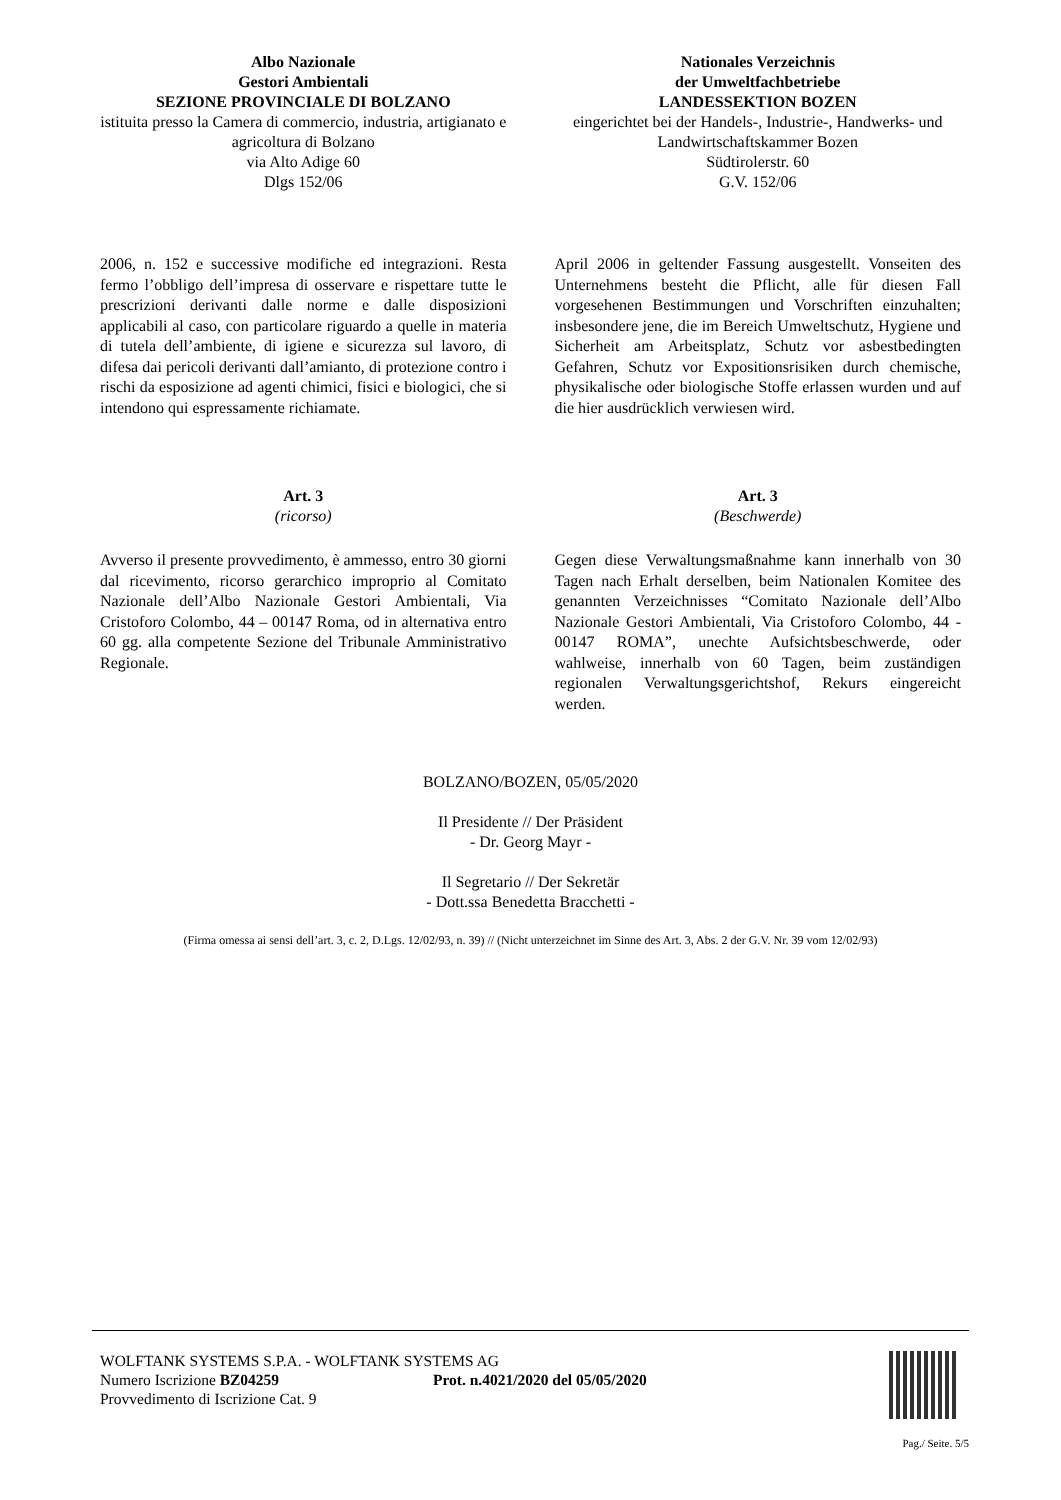Albo Nazionale
Gestori Ambientali
SEZIONE PROVINCIALE DI BOLZANO
istituita presso la Camera di commercio, industria, artigianato e agricoltura di Bolzano
via Alto Adige 60
Dlgs 152/06
Nationales Verzeichnis
der Umweltfachbetriebe
LANDESSEKTION BOZEN
eingerichtet bei der Handels-, Industrie-, Handwerks- und Landwirtschaftskammer Bozen
Südtirolerstr. 60
G.V. 152/06
2006, n. 152 e successive modifiche ed integrazioni. Resta fermo l’obbligo dell’impresa di osservare e rispettare tutte le prescrizioni derivanti dalle norme e dalle disposizioni applicabili al caso, con particolare riguardo a quelle in materia di tutela dell’ambiente, di igiene e sicurezza sul lavoro, di difesa dai pericoli derivanti dall’amianto, di protezione contro i rischi da esposizione ad agenti chimici, fisici e biologici, che si intendono qui espressamente richiamate.
April 2006 in geltender Fassung ausgestellt. Vonseiten des Unternehmens besteht die Pflicht, alle für diesen Fall vorgesehenen Bestimmungen und Vorschriften einzuhalten; insbesondere jene, die im Bereich Umweltschutz, Hygiene und Sicherheit am Arbeitsplatz, Schutz vor asbestbedingten Gefahren, Schutz vor Expositionsrisiken durch chemische, physikalische oder biologische Stoffe erlassen wurden und auf die hier ausdrücklich verwiesen wird.
Art. 3
(ricorso)
Avverso il presente provvedimento, è ammesso, entro 30 giorni dal ricevimento, ricorso gerarchico improprio al Comitato Nazionale dell’Albo Nazionale Gestori Ambientali, Via Cristoforo Colombo, 44 – 00147 Roma, od in alternativa entro 60 gg. alla competente Sezione del Tribunale Amministrativo Regionale.
Art. 3
(Beschwerde)
Gegen diese Verwaltungsmaßnahme kann innerhalb von 30 Tagen nach Erhalt derselben, beim Nationalen Komitee des genannten Verzeichnisses “Comitato Nazionale dell’Albo Nazionale Gestori Ambientali, Via Cristoforo Colombo, 44 - 00147 ROMA”, unechte Aufsichtsbeschwerde, oder wahlweise, innerhalb von 60 Tagen, beim zuständigen regionalen Verwaltungsgerichtshof, Rekurs eingereicht werden.
BOLZANO/BOZEN, 05/05/2020
Il Presidente // Der Präsident
- Dr. Georg Mayr -
Il Segretario // Der Sekretär
- Dott.ssa Benedetta Bracchetti -
(Firma omessa ai sensi dell’art. 3, c. 2, D.Lgs. 12/02/93, n. 39) // (Nicht unterzeichnet im Sinne des Art. 3, Abs. 2 der G.V. Nr. 39 vom 12/02/93)
WOLFTANK SYSTEMS S.P.A. - WOLFTANK SYSTEMS AG
Numero Iscrizione BZ04259 Prot. n.4021/2020 del 05/05/2020
Provvedimento di Iscrizione Cat. 9
Pag./ Seite. 5/5